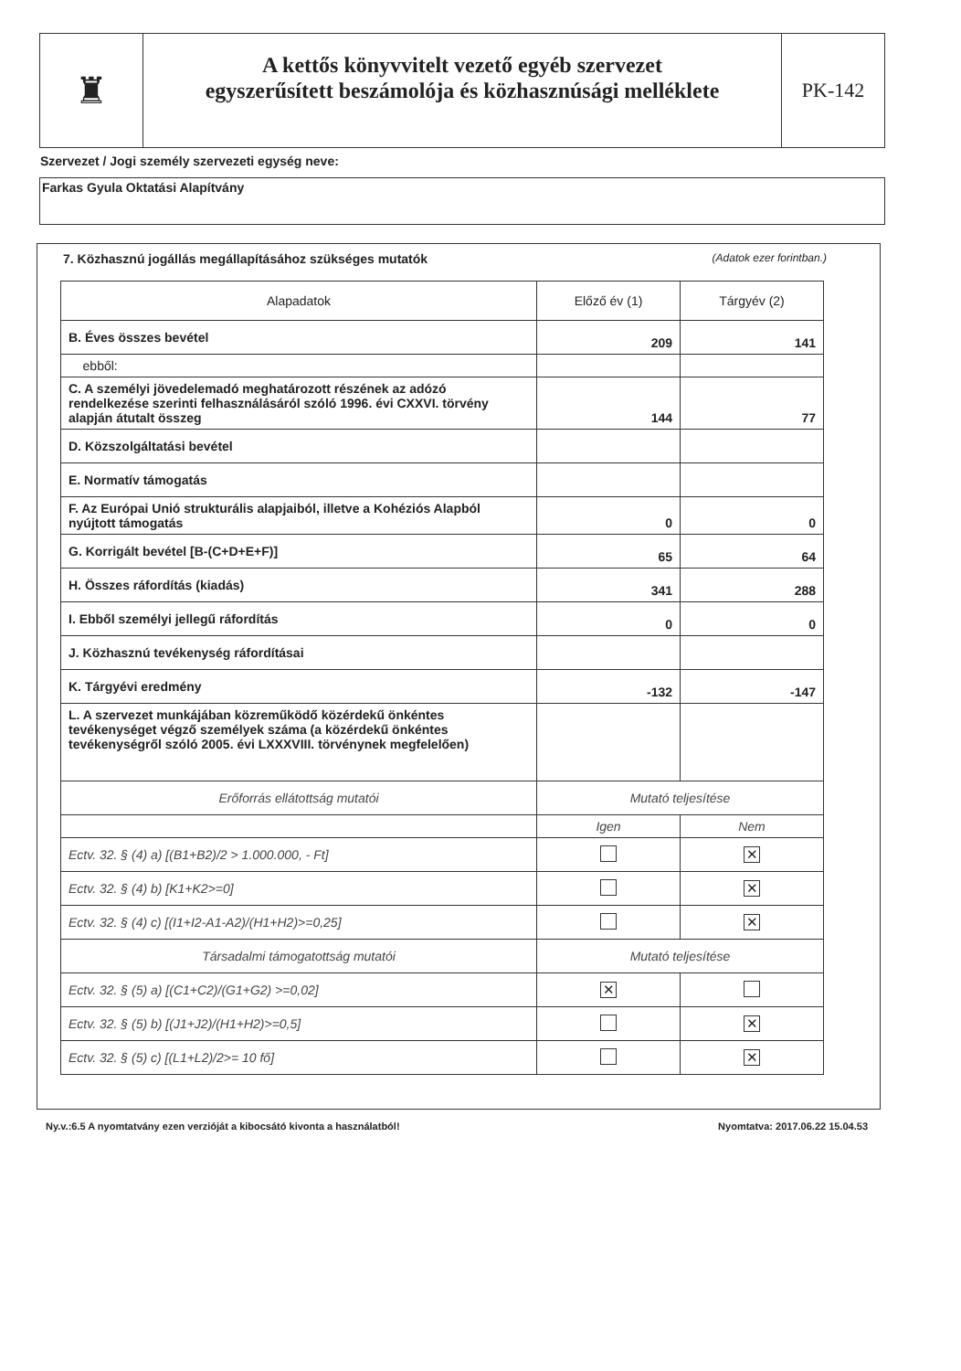♜
A kettős könyvvitelt vezető egyéb szervezet
egyszerűsített beszámolója és közhasznúsági melléklete
PK-142
Szervezet / Jogi személy szervezeti egység neve:
Farkas Gyula Oktatási Alapítvány
7. Közhasznú jogállás megállapításához szükséges mutatók (Adatok ezer forintban.)
| Alapadatok | Előző év (1) | Tárgyév (2) |
| --- | --- | --- |
| B. Éves összes bevétel | 209 | 141 |
| ebből: | | |
| C. A személyi jövedelemadó meghatározott részének az adózó rendelkezése szerinti felhasználásáról szóló 1996. évi CXXVI. törvény alapján átutalt összeg | 144 | 77 |
| D. Közszolgáltatási bevétel | | |
| E. Normatív támogatás | | |
| F. Az Európai Unió strukturális alapjaiból, illetve a Kohéziós Alapból nyújtott támogatás | 0 | 0 |
| G. Korrigált bevétel [B-(C+D+E+F)] | 65 | 64 |
| H. Összes ráfordítás (kiadás) | 341 | 288 |
| I. Ebből személyi jellegű ráfordítás | 0 | 0 |
| J. Közhasznú tevékenység ráfordításai | | |
| K. Tárgyévi eredmény | -132 | -147 |
| L. A szervezet munkájában közreműködő közérdekű önkéntes tevékenységet végző személyek száma (a közérdekű önkéntes tevékenységről szóló 2005. évi LXXXVIII. törvénynek megfelelően) | | |
| Erőforrás ellátottság mutatói | Mutató teljesítése | |
| | Igen | Nem |
| Ectv. 32. § (4) a) [(B1+B2)/2 > 1.000.000, - Ft] | | ✕ |
| Ectv. 32. § (4) b) [K1+K2>=0] | | ✕ |
| Ectv. 32. § (4) c) [(I1+I2-A1-A2)/(H1+H2)>=0,25] | | ✕ |
| Társadalmi támogatottság mutatói | Mutató teljesítése | |
| Ectv. 32. § (5) a) [(C1+C2)/(G1+G2) >=0,02] | ✕ | |
| Ectv. 32. § (5) b) [(J1+J2)/(H1+H2)>=0,5] | | ✕ |
| Ectv. 32. § (5) c) [(L1+L2)/2>= 10 fő] | | ✕ |
Ny.v.:6.5 A nyomtatvány ezen verzióját a kibocsátó kivonta a használatból! Nyomtatva: 2017.06.22 15.04.53